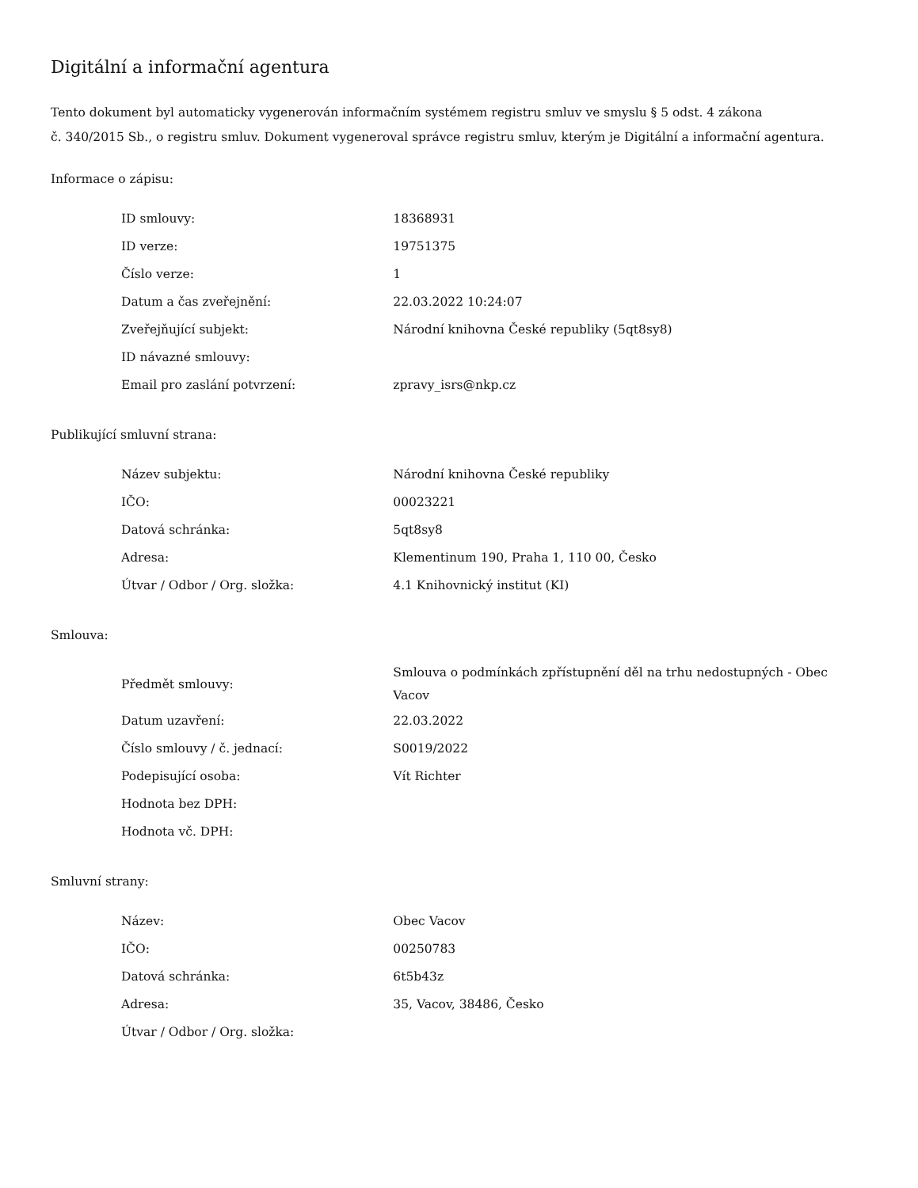Digitální a informační agentura
Tento dokument byl automaticky vygenerován informačním systémem registru smluv ve smyslu § 5 odst. 4 zákona
č. 340/2015 Sb., o registru smluv. Dokument vygeneroval správce registru smluv, kterým je Digitální a informační agentura.
Informace o zápisu:
| ID smlouvy: | 18368931 |
| ID verze: | 19751375 |
| Číslo verze: | 1 |
| Datum a čas zveřejnění: | 22.03.2022 10:24:07 |
| Zveřejňující subjekt: | Národní knihovna České republiky (5qt8sy8) |
| ID návazné smlouvy: | |
| Email pro zaslání potvrzení: | zpravy_isrs@nkp.cz |
Publikující smluvní strana:
| Název subjektu: | Národní knihovna České republiky |
| IČO: | 00023221 |
| Datová schránka: | 5qt8sy8 |
| Adresa: | Klementinum 190, Praha 1, 110 00, Česko |
| Útvar / Odbor / Org. složka: | 4.1 Knihovnický institut (KI) |
Smlouva:
| Předmět smlouvy: | Smlouva o podmínkách zpřístupnění děl na trhu nedostupných - Obec Vacov |
| Datum uzavření: | 22.03.2022 |
| Číslo smlouvy / č. jednací: | S0019/2022 |
| Podepisující osoba: | Vít Richter |
| Hodnota bez DPH: | |
| Hodnota vč. DPH: | |
Smluvní strany:
| Název: | Obec Vacov |
| IČO: | 00250783 |
| Datová schránka: | 6t5b43z |
| Adresa: | 35, Vacov, 38486, Česko |
| Útvar / Odbor / Org. složka: | |